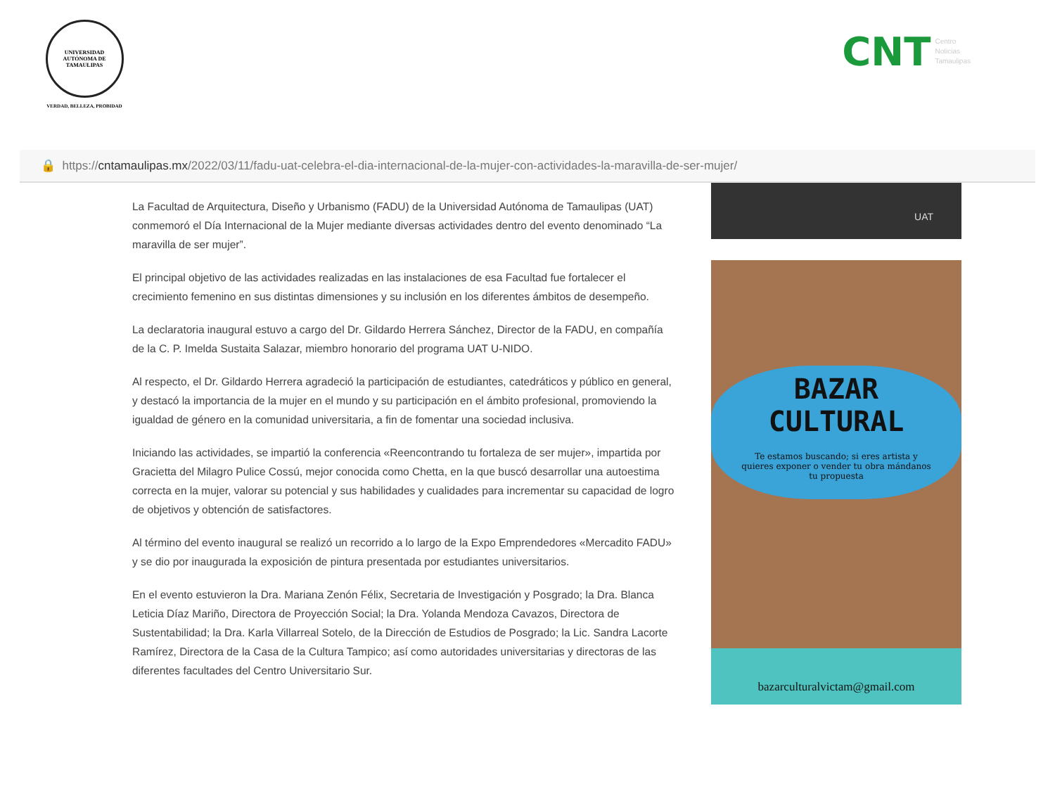UNIVERSIDAD AUTÓNOMA DE TAMAULIPAS
VERDAD, BELLEZA, PROBIDAD
CNT Centro
Noticias
Tamaulipas
🔒 https:// cntamaulipas.mx /2022/03/11/fadu-uat-celebra-el-dia-internacional-de-la-mujer-con-actividades-la-maravilla-de-ser-mujer/
La Facultad de Arquitectura, Diseño y Urbanismo (FADU) de la Universidad Autónoma de Tamaulipas (UAT) conmemoró el Día Internacional de la Mujer mediante diversas actividades dentro del evento denominado “La maravilla de ser mujer”.
El principal objetivo de las actividades realizadas en las instalaciones de esa Facultad fue fortalecer el crecimiento femenino en sus distintas dimensiones y su inclusión en los diferentes ámbitos de desempeño.
La declaratoria inaugural estuvo a cargo del Dr. Gildardo Herrera Sánchez, Director de la FADU, en compañía de la C. P. Imelda Sustaita Salazar, miembro honorario del programa UAT U-NIDO.
Al respecto, el Dr. Gildardo Herrera agradeció la participación de estudiantes, catedráticos y público en general, y destacó la importancia de la mujer en el mundo y su participación en el ámbito profesional, promoviendo la igualdad de género en la comunidad universitaria, a fin de fomentar una sociedad inclusiva.
Iniciando las actividades, se impartió la conferencia «Reencontrando tu fortaleza de ser mujer», impartida por Gracietta del Milagro Pulice Cossú, mejor conocida como Chetta, en la que buscó desarrollar una autoestima correcta en la mujer, valorar su potencial y sus habilidades y cualidades para incrementar su capacidad de logro de objetivos y obtención de satisfactores.
Al término del evento inaugural se realizó un recorrido a lo largo de la Expo Emprendedores «Mercadito FADU» y se dio por inaugurada la exposición de pintura presentada por estudiantes universitarios.
En el evento estuvieron la Dra. Mariana Zenón Félix, Secretaria de Investigación y Posgrado; la Dra. Blanca Leticia Díaz Mariño, Directora de Proyección Social; la Dra. Yolanda Mendoza Cavazos, Directora de Sustentabilidad; la Dra. Karla Villarreal Sotelo, de la Dirección de Estudios de Posgrado; la Lic. Sandra Lacorte Ramírez, Directora de la Casa de la Cultura Tampico; así como autoridades universitarias y directoras de las diferentes facultades del Centro Universitario Sur.
UAT
BAZAR
CULTURAL
Te estamos buscando; si eres artista y quieres exponer o vender tu obra mándanos tu propuesta
bazarculturalvictam@gmail.com